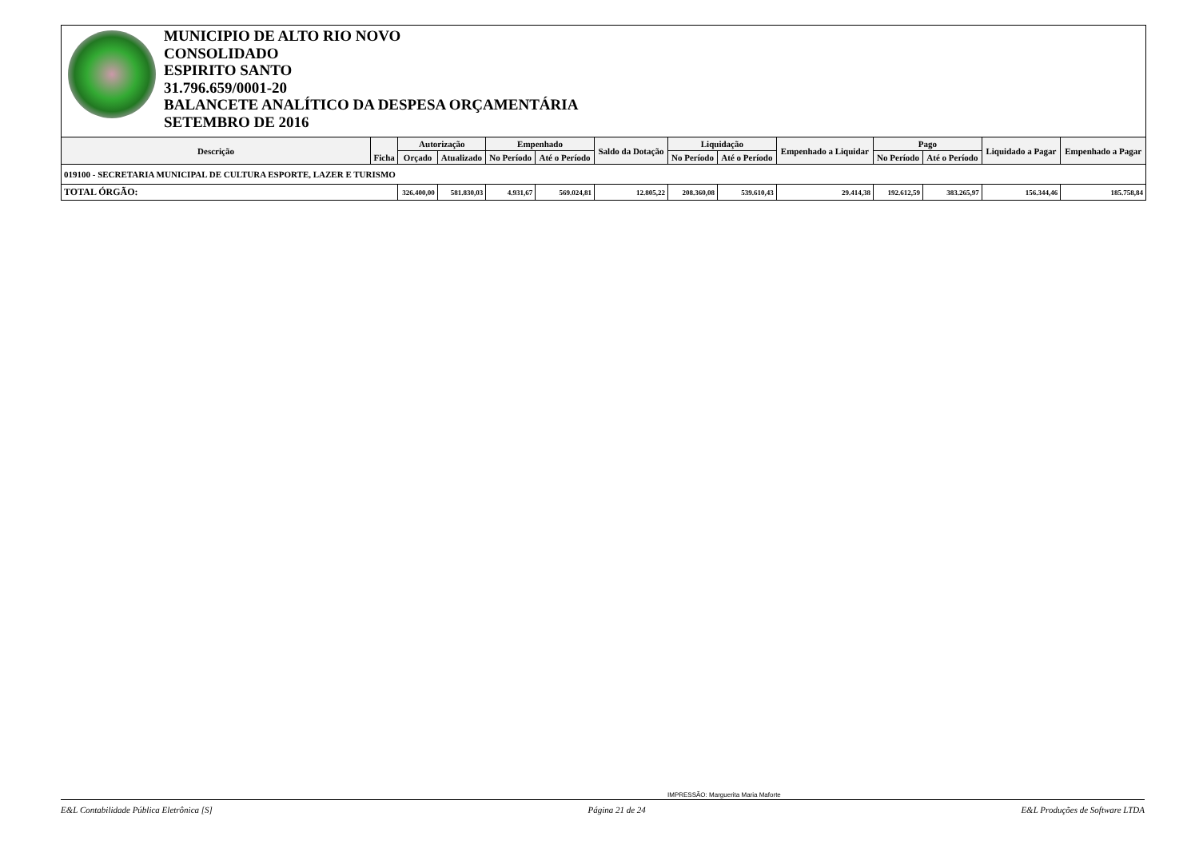MUNICIPIO DE ALTO RIO NOVO
CONSOLIDADO
ESPIRITO SANTO
31.796.659/0001-20
BALANCETE ANALÍTICO DA DESPESA ORÇAMENTÁRIA
SETEMBRO DE 2016
| Descrição | Ficha | Autorização | | Empenhado | | Saldo da Dotação | Liquidação | | Empenhado a Liquidar | Pago | | Liquidado a Pagar | Empenhado a Pagar |
| --- | --- | --- | --- | --- | --- | --- | --- | --- | --- | --- | --- | --- | --- |
| | | Orçado | Atualizado | No Período | Até o Período | | No Período | Até o Período | | No Período | Até o Período | | |
| 019100 - SECRETARIA MUNICIPAL DE CULTURA ESPORTE, LAZER E TURISMO | | | | | | | | | | | | | |
| TOTAL ÓRGÃO: | | 326.400,00 | 581.830,03 | 4.931,67 | 569.024,81 | 12.805,22 | 208.360,08 | 539.610,43 | 29.414,38 | 192.612,59 | 383.265,97 | 156.344,46 | 185.758,84 |
IMPRESSÃO: Marguerita Maria Maforte
E&L Contabilidade Pública Eletrônica [S] Página 21 de 24 E&L Produções de Software LTDA